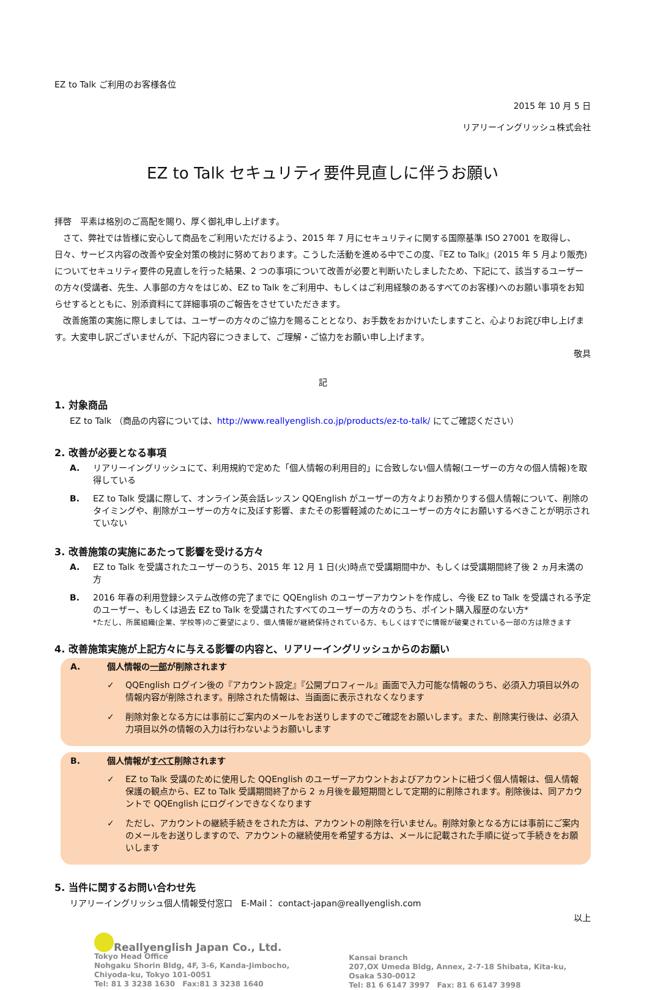EZ to Talk ご利用のお客様各位
2015 年 10 月 5 日
リアリーイングリッシュ株式会社
EZ to Talk セキュリティ要件見直しに伴うお願い
拝啓　平素は格別のご高配を賜り、厚く御礼申し上げます。
　さて、弊社では皆様に安心して商品をご利用いただけるよう、2015 年 7 月にセキュリティに関する国際基準 ISO 27001 を取得し、日々、サービス内容の改善や安全対策の検討に努めております。こうした活動を進める中でこの度、『EZ to Talk』(2015 年 5 月より販売)についてセキュリティ要件の見直しを行った結果、2 つの事項について改善が必要と判断いたしましたため、下記にて、該当するユーザーの方々(受講者、先生、人事部の方々をはじめ、EZ to Talk をご利用中、もしくはご利用経験のあるすべてのお客様)へのお願い事項をお知らせするとともに、別添資料にて詳細事項のご報告をさせていただきます。
　改善施策の実施に際しましては、ユーザーの方々のご協力を賜ることとなり、お手数をおかけいたしますこと、心よりお詫び申し上げます。大変申し訳ございませんが、下記内容につきまして、ご理解・ご協力をお願い申し上げます。
敬具
記
1. 対象商品
EZ to Talk （商品の内容については、http://www.reallyenglish.co.jp/products/ez-to-talk/ にてご確認ください）
2. 改善が必要となる事項
A. リアリーイングリッシュにて、利用規約で定めた「個人情報の利用目的」に合致しない個人情報(ユーザーの方々の個人情報)を取得している
B. EZ to Talk 受講に際して、オンライン英会話レッスン QQEnglish がユーザーの方々よりお預かりする個人情報について、削除のタイミングや、削除がユーザーの方々に及ぼす影響、またその影響軽減のためにユーザーの方々にお願いするべきことが明示されていない
3. 改善施策の実施にあたって影響を受ける方々
A. EZ to Talk を受講されたユーザーのうち、2015 年 12 月 1 日(火)時点で受講期間中か、もしくは受講期間終了後 2 ヵ月未満の方
B. 2016 年春の利用登録システム改修の完了までに QQEnglish のユーザーアカウントを作成し、今後 EZ to Talk を受講される予定のユーザー、もしくは過去 EZ to Talk を受講されたすべてのユーザーの方々のうち、ポイント購入履歴のない方*
*ただし、所属組織(企業、学校等)のご要望により、個人情報が継続保持されている方、もしくはすでに情報が破棄されている一部の方は除きます
4. 改善施策実施が上記方々に与える影響の内容と、リアリーイングリッシュからのお願い
A. 個人情報の一部が削除されます
✓ QQEnglish ログイン後の『アカウント設定』『公開プロフィール』画面で入力可能な情報のうち、必須入力項目以外の情報内容が削除されます。削除された情報は、当画面に表示されなくなります
✓ 削除対象となる方には事前にご案内のメールをお送りしますのでご確認をお願いします。また、削除実行後は、必須入力項目以外の情報の入力は行わないようお願いします
B. 個人情報がすべて削除されます
✓ EZ to Talk 受講のために使用した QQEnglish のユーザーアカウントおよびアカウントに紐づく個人情報は、個人情報保護の観点から、EZ to Talk 受講期間終了から 2 ヵ月後を最短期間として定期的に削除されます。削除後は、同アカウントで QQEnglish にログインできなくなります
✓ ただし、アカウントの継続手続きをされた方は、アカウントの削除を行いません。削除対象となる方には事前にご案内のメールをお送りしますので、アカウントの継続使用を希望する方は、メールに記載された手順に従って手続きをお願いします
5. 当件に関するお問い合わせ先
リアリーイングリッシュ個人情報受付窓口　E-Mail： contact-japan@reallyenglish.com
以上
Reallyenglish Japan Co., Ltd.
Tokyo Head Office
Nohgaku Shorin Bldg, 4F, 3-6, Kanda-Jimbocho,
Chiyoda-ku, Tokyo 101-0051
Tel: 81 3 3238 1630　Fax:81 3 3238 1640
Kansai branch
207,OX Umeda Bldg, Annex, 2-7-18 Shibata, Kita-ku,
Osaka 530-0012
Tel: 81 6 6147 3997　Fax: 81 6 6147 3998